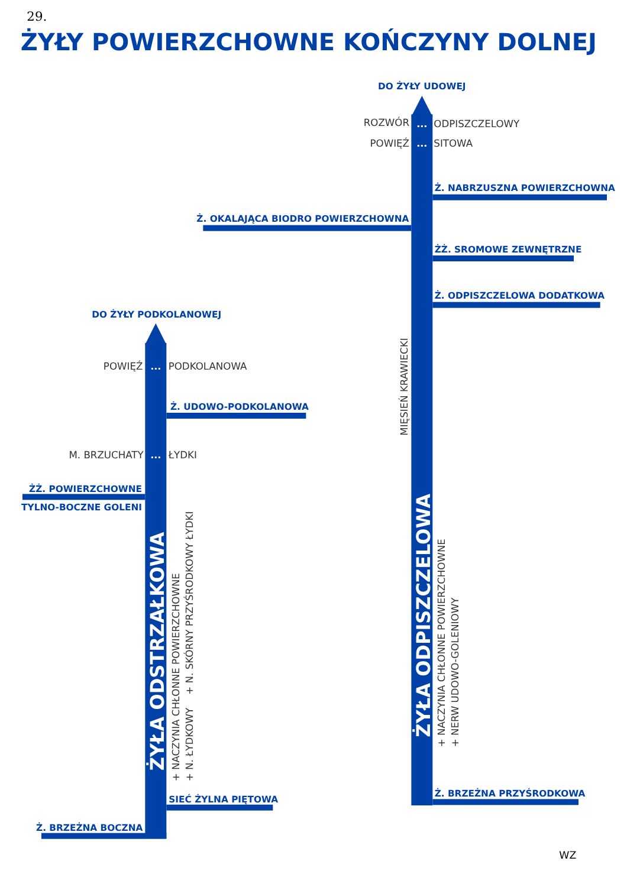29.
ŻYŁY POWIERZCHOWNE KOŃCZYNY DOLNEJ
DO ŻYŁY UDOWEJ
ROZWÓR
...
ODPISZCZELOWY
POWIĘŹ
...
SITOWA
Ż. NABRZUSZNA POWIERZCHOWNA
Ż. OKALAJĄCA BIODRO POWIERZCHOWNA
ŻŻ. SROMOWE ZEWNĘTRZNE
Ż. ODPISZCZELOWA DODATKOWA
MIĘSIEŃ KRAWIECKI
ŻYŁA ODPISZCZELOWA
+ NACZYNIA CHŁONNE POWIERZCHOWNE
+ NERW UDOWO-GOLENIOWY
Ż. BRZEŻNA PRZYŚRODKOWA
DO ŻYŁY PODKOLANOWEJ
POWIĘŹ
...
PODKOLANOWA
Ż. UDOWO-PODKOLANOWA
M. BRZUCHATY
...
ŁYDKI
ŻŻ. POWIERZCHOWNE
TYLNO-BOCZNE GOLENI
ŻYŁA ODSTRZAŁKOWA
+ NACZYNIA CHŁONNE POWIERZCHOWNE
+ N. ŁYDKOWY
+ N. SKÓRNY PRZYŚRODKOWY ŁYDKI
SIEĆ ŻYLNA PIĘTOWA
Ż. BRZEŻNA BOCZNA
WZ